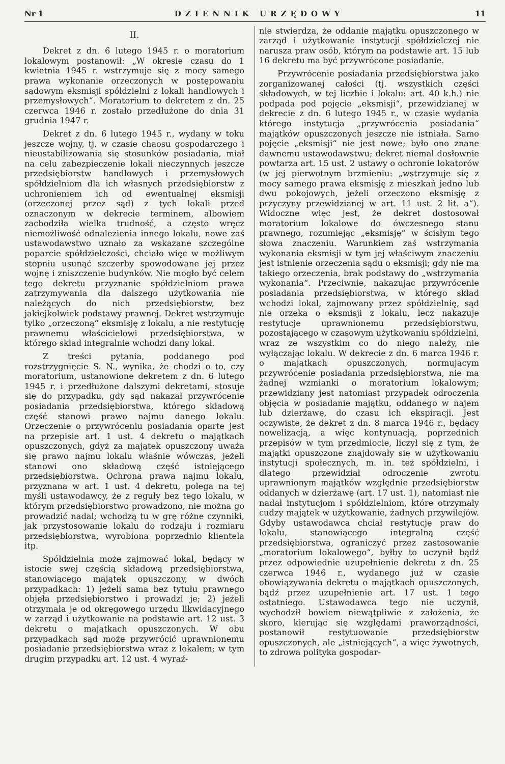Nr 1 DZIENNIK URZĘDOWY 11
II.
Dekret z dn. 6 lutego 1945 r. o moratorium lokalowym postanowił: „W okresie czasu do 1 kwietnia 1945 r. wstrzymuje się z mocy samego prawa wykonanie orzeczonych w postępowaniu sądowym eksmisji spółdzielni z lokali handlowych i przemysłowych“. Moratorium to dekretem z dn. 25 czerwca 1946 r. zostało przedłużone do dnia 31 grudnia 1947 r.
Dekret z dn. 6 lutego 1945 r., wydany w toku jeszcze wojny, tj. w czasie chaosu gospodarczego i nieustabilizowania się stosunków posiadania, miał na celu zabezpieczenie lokali nieczynnych jeszcze przedsiębiorstw handlowych i przemysłowych spółdzielniom dla ich własnych przedsiębiorstw z uchronieniem ich od ewentualnej eksmisji (orzeczonej przez sąd) z tych lokali przed oznaczonym w dekrecie terminem, albowiem zachodziła wielka trudność, a często wręcz niemożliwość odnalezienia innego lokalu, nowe zaś ustawodawstwo uznało za wskazane szczególne poparcie spółdzielczości, chciało więc w możliwym stopniu usunąć szczerby spowodowane jej przez wojnę i zniszczenie budynków. Nie mogło być celem tego dekretu przyznanie spółdzielniom prawa zatrzymywania dla dalszego użytkowania nie należących do nich przedsiębiorstw, bez jakiejkolwiek podstawy prawnej. Dekret wstrzymuje tylko „orzeczoną“ eksmisję z lokalu, a nie restytucję prawnemu właścicielowi przedsiębiorstwa, w którego skład integralnie wchodzi dany lokal.
Z treści pytania, poddanego pod rozstrzygnięcie S. N., wynika, że chodzi o to, czy moratorium, ustanowione dekretem z dn. 6 lutego 1945 r. i przedłużone dalszymi dekretami, stosuje się do przypadku, gdy sąd nakazał przywrócenie posiadania przedsiębiorstwa, którego składową część stanowi prawo najmu danego lokalu. Orzeczenie o przywróceniu posiadania oparte jest na przepisie art. 1 ust. 4 dekretu o majątkach opuszczonych, gdyż za majątek opuszczony uważa się prawo najmu lokalu właśnie wówczas, jeżeli stanowi ono składową część istniejącego przedsiębiorstwa. Ochrona prawa najmu lokalu, przyznana w art. 1 ust. 4 dekretu, polega na tej myśli ustawodawcy, że z reguły bez tego lokalu, w którym przedsiębiorstwo prowadzono, nie można go prowadzić nadal; wchodzą tu w grę różne czynniki, jak przystosowanie lokalu do rodzaju i rozmiaru przedsiębiorstwa, wyrobiona poprzednio klientela itp.
Spółdzielnia może zajmować lokal, będący w istocie swej częścią składową przedsiębiorstwa, stanowiącego majątek opuszczony, w dwóch przypadkach: 1) jeżeli sama bez tytułu prawnego objęła przedsiębiorstwo i prowadzi je; 2) jeżeli otrzymała je od okręgowego urzędu likwidacyjnego w zarząd i użytkowanie na podstawie art. 12 ust. 3 dekretu o majątkach opuszczonych. W obu przypadkach sąd może przywrócić uprawnionemu posiadanie przedsiębiorstwa wraz z lokalem; w tym drugim przypadku art. 12 ust. 4 wyraź-
nie stwierdza, że oddanie majątku opuszczonego w zarząd i użytkowanie instytucji spółdzielczej nie narusza praw osób, którym na podstawie art. 15 lub 16 dekretu ma być przywrócone posiadanie.
Przywrócenie posiadania przedsiębiorstwa jako zorganizowanej całości (tj. wszystkich części składowych, w tej liczbie i lokalu: art. 40 k.h.) nie podpada pod pojęcie „eksmisji“, przewidzianej w dekrecie z dn. 6 lutego 1945 r., w czasie wydania którego instytucja „przywrócenia posiadania“ majątków opuszczonych jeszcze nie istniała. Samo pojęcie „eksmisji“ nie jest nowe; było ono znane dawnemu ustawodawstwu; dekret niemal dosłownie powtarza art. 15 ust. 2 ustawy o ochronie lokatorów (w jej pierwotnym brzmieniu: „wstrzymuje się z mocy samego prawa eksmisję z mieszkań jedno lub dwu pokojowych, jeżeli orzeczono eksmisję z przyczyny przewidzianej w art. 11 ust. 2 lit. a“). Widoczne więc jest, że dekret dostosował moratorium lokalowe do ówczesnego stanu prawnego, rozumiejąc „eksmisję“ w ścisłym tego słowa znaczeniu. Warunkiem zaś wstrzymania wykonania eksmisji w tym jej właściwym znaczeniu jest istnienie orzeczenia sądu o eksmisji; gdy nie ma takiego orzeczenia, brak podstawy do „wstrzymania wykonania“. Przeciwnie, nakazując przywrócenie posiadania przedsiębiorstwa, w którego skład wchodzi lokal, zajmowany przez spółdzielnię, sąd nie orzeka o eksmisji z lokalu, lecz nakazuje restytucje uprawnionemu przedsiębiorstwu, pozostającego w czasowym użytkowaniu spółdzielni, wraz ze wszystkim co do niego należy, nie wyłączając lokalu. W dekrecie z dn. 6 marca 1946 r. o majątkach opuszczonych, normującym przywrócenie posiadania przedsiębiorstwa, nie ma żadnej wzmianki o moratorium lokalowym; przewidziany jest natomiast przypadek odroczenia objęcia w posiadanie majątku, oddanego w najem lub dzierżawę, do czasu ich ekspiracji. Jest oczywiste, że dekret z dn. 8 marca 1946 r., będący nowelizacją, a więc kontynuacją, poprzednich przepisów w tym przedmiocie, liczył się z tym, że majątki opuszczone znajdowały się w użytkowaniu instytucji społecznych, m. in. też spółdzielni, i dlatego przewidział odroczenie zwrotu uprawnionym majątków względnie przedsiębiorstw oddanych w dzierżawę (art. 17 ust. 1), natomiast nie nadał instytucjom i spółdzielniom, które otrzymały cudzy majątek w użytkowanie, żadnych przywilejów. Gdyby ustawodawca chciał restytucję praw do lokalu, stanowiącego integralną część przedsiębiorstwa, ograniczyć przez zastosowanie „moratorium lokalowego“, byłby to uczynił bądź przez odpowiednie uzupełnienie dekretu z dn. 25 czerwca 1946 r., wydanego już w czasie obowiązywania dekretu o majątkach opuszczonych, bądź przez uzupełnienie art. 17 ust. 1 tego ostatniego. Ustawodawca tego nie uczynił, wychodził bowiem niewątpliwie z założenia, że skoro, kierując się względami praworządności, postanowił restytuowanie przedsiębiorstw opuszczonych, ale „istniejących“, a więc żywotnych, to zdrowa polityka gospodar-